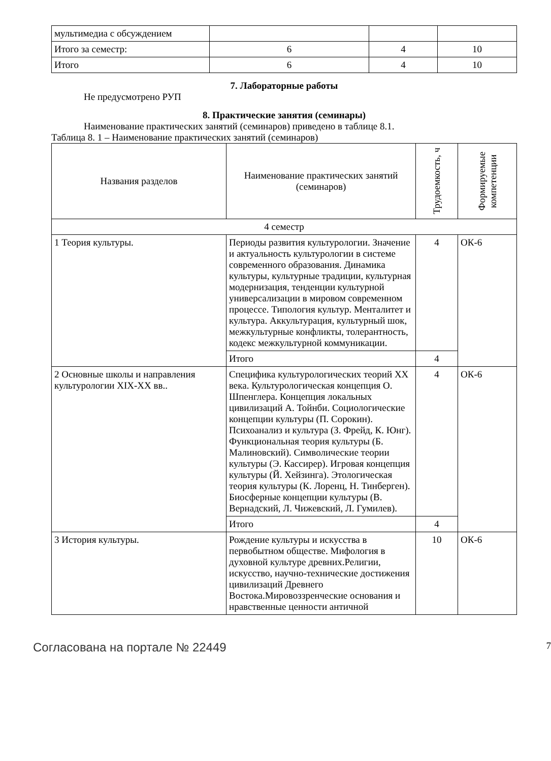| мультимедиа с обсуждением | | | |
| Итого за семестр: | 6 | 4 | 10 |
| Итого | 6 | 4 | 10 |
7. Лабораторные работы
Не предусмотрено РУП
8. Практические занятия (семинары)
Наименование практических занятий (семинаров) приведено в таблице 8.1.
Таблица 8. 1 – Наименование практических занятий (семинаров)
| Названия разделов | Наименование практических занятий (семинаров) | Трудоемкость, ч | Формируемые компетенции |
| --- | --- | --- | --- |
| 4 семестр | | | |
| 1 Теория культуры. | Периоды развития культурологии. Значение и актуальность культурологии в системе современного образования. Динамика культуры, культурные традиции, культурная модернизация, тенденции культурной универсализации в мировом современном процессе. Типология культур. Менталитет и культура. Аккультурация, культурный шок, межкультурные конфликты, толерантность, кодекс межкультурной коммуникации. | 4 | ОК-6 |
| | Итого | 4 | |
| 2 Основные школы и направления культурологии XIX-XX вв.. | Специфика культурологических теорий XX века. Культурологическая концепция О. Шпенглера. Концепция локальных цивилизаций А. Тойнби. Социологические концепции культуры (П. Сорокин). Психоанализ и культура (З. Фрейд, К. Юнг). Функциональная теория культуры (Б. Малиновский). Символические теории культуры (Э. Кассирер). Игровая концепция культуры (Й. Хейзинга). Этологическая теория культуры (К. Лоренц, Н. Тинберген). Биосферные концепции культуры (В. Вернадский, Л. Чижевский, Л. Гумилев). | 4 | ОК-6 |
| | Итого | 4 | |
| 3 История культуры. | Рождение культуры и искусства в первобытном обществе. Мифология в духовной культуре древних.Религии, искусство, научно-технические достижения цивилизаций Древнего Востока.Мировоззренческие основания и нравственные ценности античной | 10 | ОК-6 |
Согласована на портале № 22449 7